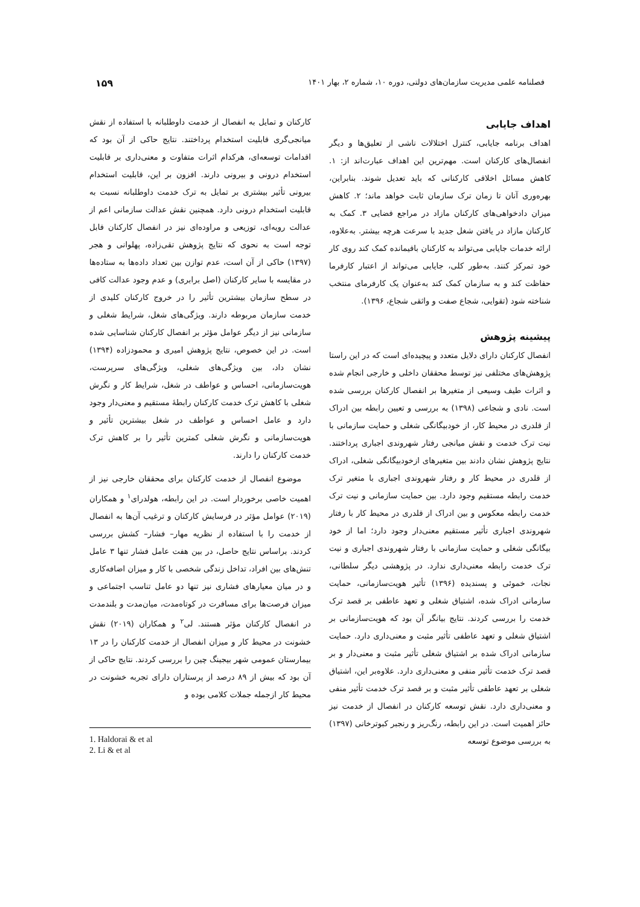فصلنامه علمی مدیریت سازمان‌های دولتی، دوره ۱۰، شماره ۲، بهار ۱۴۰۱ ۱۵۹
اهداف جایابی
اهداف برنامه جایابی، کنترل اختلالات ناشی از تعلیق‌ها و دیگر انفصال‌های کارکنان است. مهم‌ترین این اهداف عبارت‌اند از: ۱. کاهش مسائل اخلاقی کارکنانی که باید تعدیل شوند. بنابراین، بهره‌وری آنان تا زمان ترک سازمان ثابت خواهد ماند؛ ۲. کاهش میزان دادخواهی‌های کارکنان مازاد در مراجع قضایی ۳. کمک به کارکنان مازاد در یافتن شغل جدید با سرعت هرچه بیشتر. به‌علاوه، ارائه خدمات جایابی می‌تواند به کارکنان باقیمانده کمک کند روی کار خود تمرکز کنند. به‌طور کلی، جایابی می‌تواند از اعتبار کارفرما حفاظت کند و به سازمان کمک کند به‌عنوان یک کارفرمای منتخب شناخته شود (تقوایی، شجاع صفت و واثقی شجاع، ۱۳۹۶).
پیشینه پژوهش
انفصال کارکنان دارای دلایل متعدد و پیچیده‌ای است که در این راستا پژوهش‌های مختلفی نیز توسط محققان داخلی و خارجی انجام شده و اثرات طیف وسیعی از متغیرها بر انفصال کارکنان بررسی شده است. نادی و شجاعی (۱۳۹۸) به بررسی و تعیین رابطه بین ادراک از قلدری در محیط کار، از خودبیگانگی شغلی و حمایت سازمانی با نیت ترک خدمت و نقش میانجی رفتار شهروندی اجباری پرداختند. نتایج پژوهش نشان دادند بین متغیرهای ازخودبیگانگی شغلی، ادراک از قلدری در محیط کار و رفتار شهروندی اجباری با متغیر ترک خدمت رابطه مستقیم وجود دارد. بین حمایت سازمانی و نیت ترک خدمت رابطه معکوس و بین ادراک از قلدری در محیط کار با رفتار شهروندی اجباری تأثیر مستقیم معنی‌دار وجود دارد؛ اما از خود بیگانگی شغلی و حمایت سازمانی با رفتار شهروندی اجباری و نیت ترک خدمت رابطه معنی‌داری ندارد. در پژوهشی دیگر سلطانی، نجات، خموئی و پسندیده (۱۳۹۶) تأثیر هویت‌سازمانی، حمایت سازمانی ادراک شده، اشتیاق شغلی و تعهد عاطفی بر قصد ترک خدمت را بررسی کردند. نتایج بیانگر آن بود که هویت‌سازمانی بر اشتیاق شغلی و تعهد عاطفی تأثیر مثبت و معنی‌داری دارد. حمایت سازمانی ادراک شده بر اشتیاق شغلی تأثیر مثبت و معنی‌دار و بر قصد ترک خدمت تأثیر منفی و معنی‌داری دارد. علاوه‌بر این، اشتیاق شغلی بر تعهد عاطفی تأثیر مثبت و بر قصد ترک خدمت تأثیر منفی و معنی‌داری دارد. نقش توسعه کارکنان در انفصال از خدمت نیز حائز اهمیت است. در این رابطه، رنگ‌ریز و رنجبر کبوترخانی (۱۳۹۷) به بررسی موضوع توسعه
کارکنان و تمایل به انفصال از خدمت داوطلبانه با استفاده از نقش میانجی‌گری قابلیت استخدام پرداختند. نتایج حاکی از آن بود که اقدامات توسعه‌ای، هرکدام اثرات متفاوت و معنی‌داری بر قابلیت استخدام درونی و بیرونی دارند. افزون بر این، قابلیت استخدام بیرونی تأثیر بیشتری بر تمایل به ترک خدمت داوطلبانه نسبت به قابلیت استخدام درونی دارد. همچنین نقش عدالت سازمانی اعم از عدالت رویه‌ای، توزیعی و مراوده‌ای نیز در انفصال کارکنان قابل توجه است به نحوی که نتایج پژوهش تقی‌زاده، پهلوانی و هجر (۱۳۹۷) حاکی از آن است، عدم توازن بین تعداد داده‌ها به ستاده‌ها در مقایسه با سایر کارکنان (اصل برابری) و عدم وجود عدالت کافی در سطح سازمان بیشترین تأثیر را در خروج کارکنان کلیدی از خدمت سازمان مربوطه دارند. ویژگی‌های شغل، شرایط شغلی و سازمانی نیز از دیگر عوامل مؤثر بر انفصال کارکنان شناسایی شده است. در این خصوص، نتایج پژوهش امیری و محمودزاده (۱۳۹۴) نشان داد، بین ویژگی‌های شغلی، ویژگی‌های سرپرست، هویت‌سازمانی، احساس و عواطف در شغل، شرایط کار و نگرش شغلی با کاهش ترک خدمت کارکنان رابطهٔ مستقیم و معنی‌دار وجود دارد و عامل احساس و عواطف در شغل بیشترین تأثیر و هویت‌سازمانی و نگرش شغلی کمترین تأثیر را بر کاهش ترک خدمت کارکنان را دارند.
موضوع انفصال از خدمت کارکنان برای محققان خارجی نیز از اهمیت خاصی برخوردار است. در این رابطه، هولدرای<sup>۱</sup> و همکاران (۲۰۱۹) عوامل مؤثر در فرسایش کارکنان و ترغیب آن‌ها به انفصال از خدمت را با استفاده از نظریه مهار– فشار– کشش بررسی کردند. براساس نتایج حاصل، در بین هفت عامل فشار تنها ۳ عامل تنش‌های بین افراد، تداخل زندگی شخصی با کار و میزان اضافه‌کاری و در میان معیارهای فشاری نیز تنها دو عامل تناسب اجتماعی و میزان فرصت‌ها برای مسافرت در کوتاه‌مدت، میان‌مدت و بلندمدت در انفصال کارکنان مؤثر هستند. لی<sup>۲</sup> و همکاران (۲۰۱۹) نقش خشونت در محیط کار و میزان انفصال از خدمت کارکنان را در ۱۳ بیمارستان عمومی شهر بیجینگ چین را بررسی کردند. نتایج حاکی از آن بود که بیش از ۸۹ درصد از پرستاران دارای تجربه خشونت در محیط کار ازجمله جملات کلامی بوده و
1. Haldorai & et al
2. Li & et al